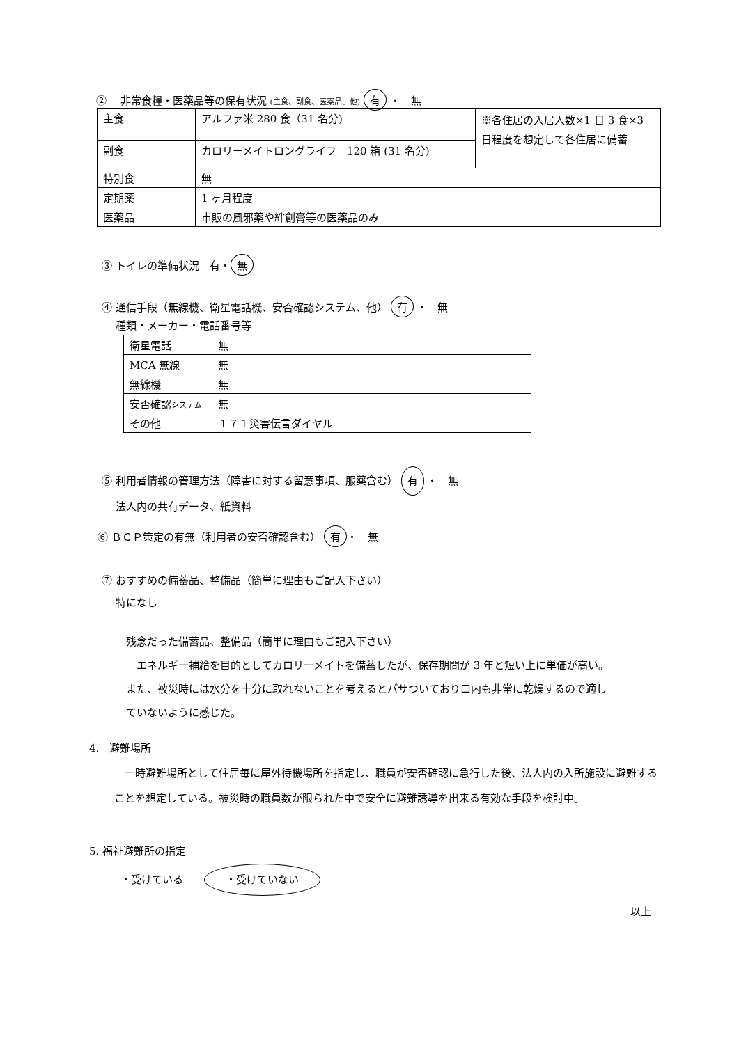② 　非常食糧・医薬品等の保有状況 (主食、副食、医薬品、他) 有 ・　無
| 主食 | アルファ米 280 食（31 名分) | ※各住居の入居人数×1 日 3 食×3 日程度を想定して各住居に備蓄 |
| 副食 | カロリーメイトロングライフ 120 箱 (31 名分) | |
| 特別食 | 無 | |
| 定期薬 | 1 ヶ月程度 | |
| 医薬品 | 市販の風邪薬や絆創膏等の医薬品のみ | |
③ トイレの準備状況　有・ 無
④ 通信手段（無線機、衛星電話機、安否確認システム、他） 有 ・　無
　 種類・メーカー・電話番号等
| 衛星電話 | 無 |
| MCA 無線 | 無 |
| 無線機 | 無 |
| 安否確認 システム | 無 |
| その他 | １７１災害伝言ダイヤル |
⑤ 利用者情報の管理方法（障害に対する留意事項、服薬含む） 有 ・　無
　 法人内の共有データ、紙資料
⑥ ＢＣＰ策定の有無（利用者の安否確認含む） 有 ・　無
⑦ おすすめの備蓄品、整備品（簡単に理由もご記入下さい）
　 特になし
残念だった備蓄品、整備品（簡単に理由もご記入下さい）
　エネルギー補給を目的としてカロリーメイトを備蓄したが、保存期間が 3 年と短い上に単価が高い。また、被災時には水分を十分に取れないことを考えるとパサついており口内も非常に乾燥するので適していないように感じた。
4.　避難場所
　一時避難場所として住居毎に屋外待機場所を指定し、職員が安否確認に急行した後、法人内の入所施設に避難することを想定している。被災時の職員数が限られた中で安全に避難誘導を出来る有効な手段を検討中。
5. 福祉避難所の指定
　　　・受けている　　・受けていない
以上